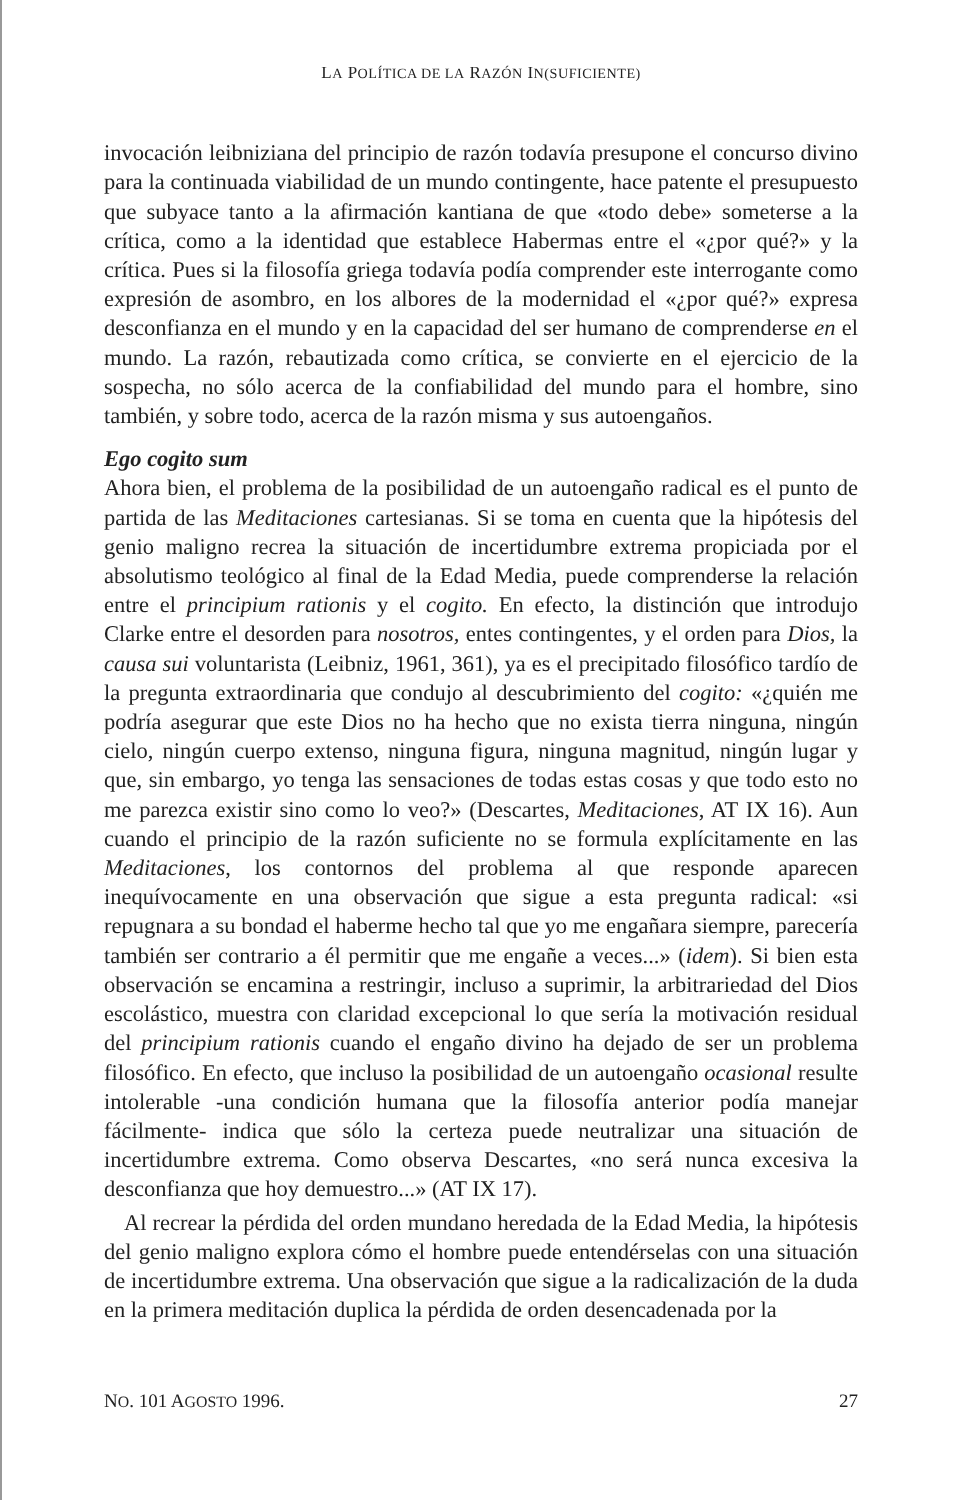LA POLÍTICA DE LA RAZÓN IN(SUFICIENTE)
invocación leibniziana del principio de razón todavía presupone el concurso divino para la continuada viabilidad de un mundo contingente, hace patente el presupuesto que subyace tanto a la afirmación kantiana de que «todo debe» someterse a la crítica, como a la identidad que establece Habermas entre el «¿por qué?» y la crítica. Pues si la filosofía griega todavía podía comprender este interrogante como expresión de asombro, en los albores de la modernidad el «¿por qué?» expresa desconfianza en el mundo y en la capacidad del ser humano de comprenderse en el mundo. La razón, rebautizada como crítica, se convierte en el ejercicio de la sospecha, no sólo acerca de la confiabilidad del mundo para el hombre, sino también, y sobre todo, acerca de la razón misma y sus autoengaños.
Ego cogito sum
Ahora bien, el problema de la posibilidad de un autoengaño radical es el punto de partida de las Meditaciones cartesianas. Si se toma en cuenta que la hipótesis del genio maligno recrea la situación de incertidumbre extrema propiciada por el absolutismo teológico al final de la Edad Media, puede comprenderse la relación entre el principium rationis y el cogito. En efecto, la distinción que introdujo Clarke entre el desorden para nosotros, entes contingentes, y el orden para Dios, la causa sui voluntarista (Leibniz, 1961, 361), ya es el precipitado filosófico tardío de la pregunta extraordinaria que condujo al descubrimiento del cogito: «¿quién me podría asegurar que este Dios no ha hecho que no exista tierra ninguna, ningún cielo, ningún cuerpo extenso, ninguna figura, ninguna magnitud, ningún lugar y que, sin embargo, yo tenga las sensaciones de todas estas cosas y que todo esto no me parezca existir sino como lo veo?» (Descartes, Meditaciones, AT IX 16). Aun cuando el principio de la razón suficiente no se formula explícitamente en las Meditaciones, los contornos del problema al que responde aparecen inequívocamente en una observación que sigue a esta pregunta radical: «si repugnara a su bondad el haberme hecho tal que yo me engañara siempre, parecería también ser contrario a él permitir que me engañe a veces...» (idem). Si bien esta observación se encamina a restringir, incluso a suprimir, la arbitrariedad del Dios escolástico, muestra con claridad excepcional lo que sería la motivación residual del principium rationis cuando el engaño divino ha dejado de ser un problema filosófico. En efecto, que incluso la posibilidad de un autoengaño ocasional resulte intolerable -una condición humana que la filosofía anterior podía manejar fácilmente- indica que sólo la certeza puede neutralizar una situación de incertidumbre extrema. Como observa Descartes, «no será nunca excesiva la desconfianza que hoy demuestro...» (AT IX 17).
Al recrear la pérdida del orden mundano heredada de la Edad Media, la hipótesis del genio maligno explora cómo el hombre puede entendérselas con una situación de incertidumbre extrema. Una observación que sigue a la radicalización de la duda en la primera meditación duplica la pérdida de orden desencadenada por la
NO. 101 AGOSTO 1996. 27